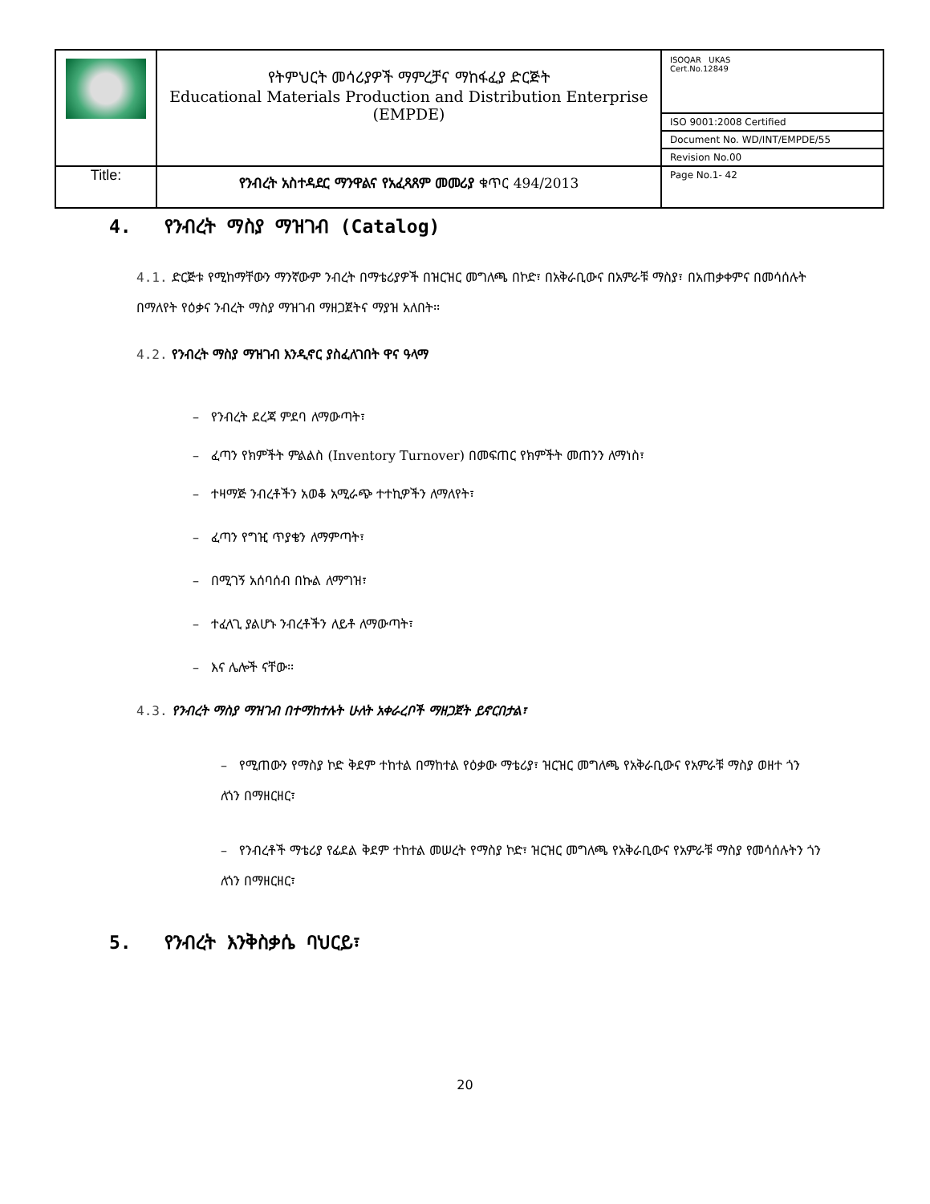| | የትምህርት መሳሪያዎች ማምረቻና ማከፋፈያ ድርጅት Educational Materials Production and Distribution Enterprise (EMPDE) | ISOQAR UKAS Cert.No.12849 |
| | | ISO 9001:2008 Certified |
| | | Document No. WD/INT/EMPDE/55 |
| | | Revision No.00 |
| Title: | የንብረት አስተዳደር ማንዋልና የአፈጻጸም መመሪያ ቁጥር 494/2013 | Page No.1- 42 |
4. የንብረት ማስያ ማዝገብ (Catalog)
4.1. ድርጅቱ የሚከማቸውን ማንኛውም ንብረት በማቴሪያዎች በዝርዝር መግለጫ በኮድ፣ በአቅራቢውና በአምራቹ ማስያ፣ በአጠቃቀምና በመሳሰሉት በማለየት የዕቃና ንብረት ማስያ ማዝገብ ማዘጋጀትና ማያዝ አለበት፡፡
4.2. የንብረት ማስያ ማዝገብ እንዲኖር ያስፈለገበት ዋና ዓላማ
– የንብረት ደረጃ ምደባ ለማውጣት፣
– ፈጣን የክምችት ምልልስ (Inventory Turnover) በመፍጠር የክምችት መጠንን ለማነስ፣
– ተዛማጅ ንብረቶችን አወቆ አሚራጭ ተተኪዎችን ለማለየት፣
– ፈጣን የግዢ ጥያቄን ለማምጣት፣
– በሚገኝ አሰባሰብ በኩል ለማግዝ፣
– ተፈላጊ ያልሆኑ ንብረቶችን ለይቶ ለማውጣት፣
– እና ሌሎች ናቸው፡፡
4.3. የንብረት ማስያ ማዝገብ በተማከተሉት ሁለት አቀራረቦች ማዘጋጀት ይኖርበታል፣
– የሚጠውን የማስያ ኮድ ቅደም ተከተል በማከተል የዕቃው ማቴሪያ፣ ዝርዝር መግለጫ የአቅራቢውና የአምራቹ ማስያ ወዘተ ጎን ለጎን በማዘርዘር፣
– የንብረቶች ማቴሪያ የፊደል ቅደም ተከተል መሠረት የማስያ ኮድ፣ ዝርዝር መግለጫ የአቅራቢውና የአምራቹ ማስያ የመሳሰሉትን ጎን ለጎን በማዘርዘር፣
5. የንብረት እንቅስቃሴ ባህርይ፣
20